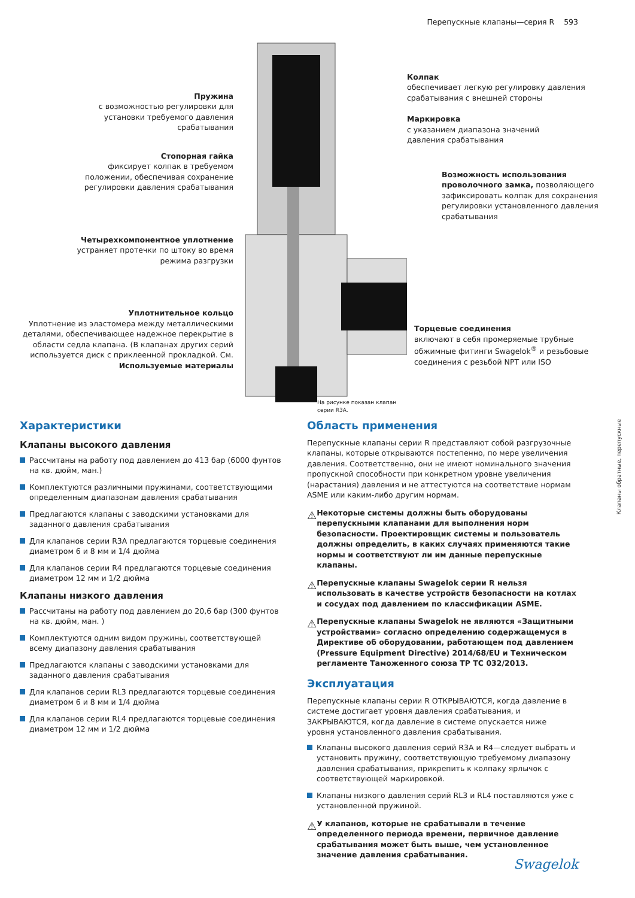Перепускные клапаны—серия R 593
Пружина
с возможностью регулировки для
установки требуемого давления
срабатывания
Стопорная гайка
фиксирует колпак в требуемом
положении, обеспечивая сохранение
регулировки давления срабатывания
Четырехкомпонентное уплотнение
устраняет протечки по штоку во время
режима разгрузки
Уплотнительное кольцо
Уплотнение из эластомера между металлическими деталями, обеспечивающее надежное перекрытие в области седла клапана. (В клапанах других серий используется диск с приклеенной прокладкой. См. Используемые материалы
На рисунке показан клапан серии R3A.
Колпак
обеспечивает легкую регулировку давления срабатывания с внешней стороны
Маркировка
с указанием диапазона значений
давления срабатывания
Возможность использования проволочного замка, позволяющего зафиксировать колпак для сохранения регулировки установленного давления срабатывания
Торцевые соединения
включают в себя промеряемые трубные обжимные фитинги Swagelok<sup>®</sup> и резьбовые соединения с резьбой NPT или ISO
Характеристики
Клапаны высокого давления
Рассчитаны на работу под давлением до 413 бар (6000 фунтов на кв. дюйм, ман.)
Комплектуются различными пружинами, соответствующими определенным диапазонам давления срабатывания
Предлагаются клапаны с заводскими установками для заданного давления срабатывания
Для клапанов серии R3A предлагаются торцевые соединения диаметром 6 и 8 мм и 1/4 дюйма
Для клапанов серии R4 предлагаются торцевые соединения диаметром 12 мм и 1/2 дюйма
Клапаны низкого давления
Рассчитаны на работу под давлением до 20,6 бар (300 фунтов на кв. дюйм, ман. )
Комплектуются одним видом пружины, соответствующей всему диапазону давления срабатывания
Предлагаются клапаны с заводскими установками для заданного давления срабатывания
Для клапанов серии RL3 предлагаются торцевые соединения диаметром 6 и 8 мм и 1/4 дюйма
Для клапанов серии RL4 предлагаются торцевые соединения диаметром 12 мм и 1/2 дюйма
Область применения
Перепускные клапаны серии R представляют собой разгрузочные клапаны, которые открываются постепенно, по мере увеличения давления. Соответственно, они не имеют номинального значения пропускной способности при конкретном уровне увеличения (нарастания) давления и не аттестуются на соответствие нормам ASME или каким-либо другим нормам.
⚠
Некоторые системы должны быть оборудованы перепускными клапанами для выполнения норм безопасности. Проектировщик системы и пользователь должны определить, в каких случаях применяются такие нормы и соответствуют ли им данные перепускные клапаны.
⚠
Перепускные клапаны Swagelok серии R нельзя использовать в качестве устройств безопасности на котлах и сосудах под давлением по классификации ASME.
⚠
Перепускные клапаны Swagelok не являются «Защитными устройствами» согласно определению содержащемуся в Директиве об оборудовании, работающем под давлением (Pressure Equipment Directive) 2014/68/EU и Техническом регламенте Таможенного союза ТР ТС 032/2013.
Эксплуатация
Перепускные клапаны серии R ОТКРЫВАЮТСЯ, когда давление в системе достигает уровня давления срабатывания, и ЗАКРЫВАЮТСЯ, когда давление в системе опускается ниже уровня установленного давления срабатывания.
Клапаны высокого давления серий R3A и R4—следует выбрать и установить пружину, соответствующую требуемому диапазону давления срабатывания, прикрепить к колпаку ярлычок с соответствующей маркировкой.
Клапаны низкого давления серий RL3 и RL4 поставляются уже с установленной пружиной.
⚠
У клапанов, которые не срабатывали в течение определенного периода времени, первичное давление срабатывания может быть выше, чем установленное значение давления срабатывания.
Клапаны обратные, перепускные
Swagelok